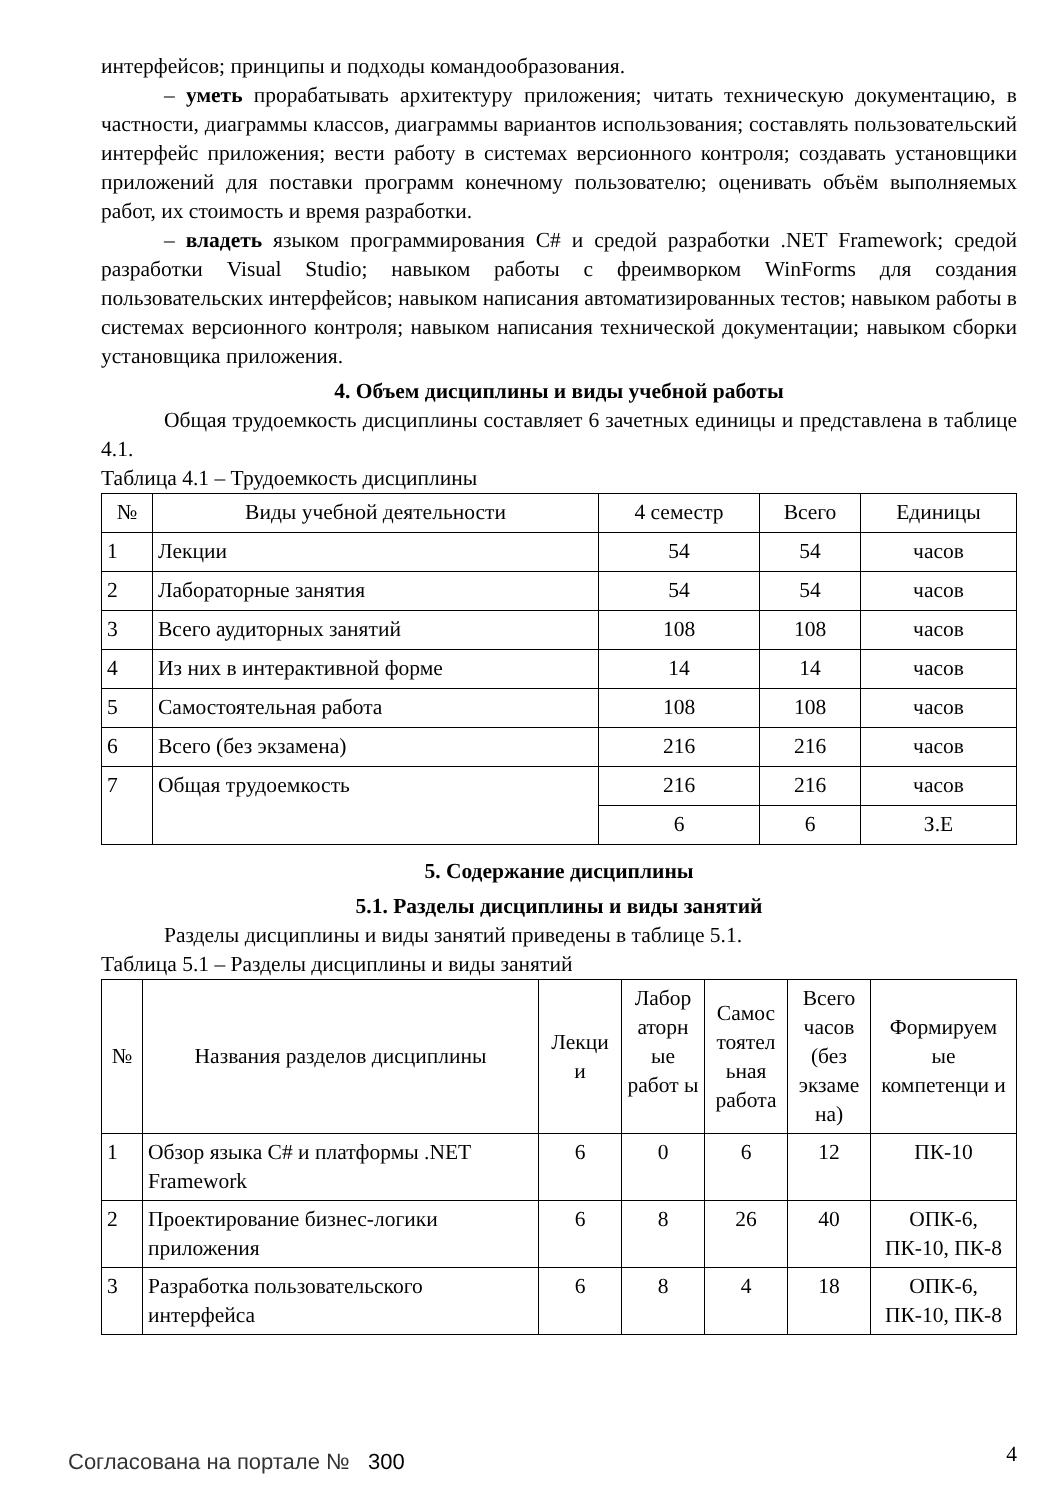интерфейсов; принципы и подходы командообразования.
– уметь прорабатывать архитектуру приложения; читать техническую документацию, в частности, диаграммы классов, диаграммы вариантов использования; составлять пользовательский интерфейс приложения; вести работу в системах версионного контроля; создавать установщики приложений для поставки программ конечному пользователю; оценивать объём выполняемых работ, их стоимость и время разработки.
– владеть языком программирования C# и средой разработки .NET Framework; средой разработки Visual Studio; навыком работы с фреимворком WinForms для создания пользовательских интерфейсов; навыком написания автоматизированных тестов; навыком работы в системах версионного контроля; навыком написания технической документации; навыком сборки установщика приложения.
4. Объем дисциплины и виды учебной работы
Общая трудоемкость дисциплины составляет 6 зачетных единицы и представлена в таблице 4.1.
Таблица 4.1 – Трудоемкость дисциплины
| № | Виды учебной деятельности | 4 семестр | Всего | Единицы |
| --- | --- | --- | --- | --- |
| 1 | Лекции | 54 | 54 | часов |
| 2 | Лабораторные занятия | 54 | 54 | часов |
| 3 | Всего аудиторных занятий | 108 | 108 | часов |
| 4 | Из них в интерактивной форме | 14 | 14 | часов |
| 5 | Самостоятельная работа | 108 | 108 | часов |
| 6 | Всего (без экзамена) | 216 | 216 | часов |
| 7 | Общая трудоемкость | 216 | 216 | часов |
| | | 6 | 6 | З.Е |
5. Содержание дисциплины
5.1. Разделы дисциплины и виды занятий
Разделы дисциплины и виды занятий приведены в таблице 5.1.
Таблица 5.1 – Разделы дисциплины и виды занятий
| № | Названия разделов дисциплины | Лекци и | Лабор аторн ые работ ы | Самос тоятел ьная работа | Всего часов (без экзаме на) | Формируем ые компетенци и |
| --- | --- | --- | --- | --- | --- | --- |
| 1 | Обзор языка C# и платформы .NET Framework | 6 | 0 | 6 | 12 | ПК-10 |
| 2 | Проектирование бизнес-логики приложения | 6 | 8 | 26 | 40 | ОПК-6, ПК-10, ПК-8 |
| 3 | Разработка пользовательского интерфейса | 6 | 8 | 4 | 18 | ОПК-6, ПК-10, ПК-8 |
Согласована на портале № 300 4